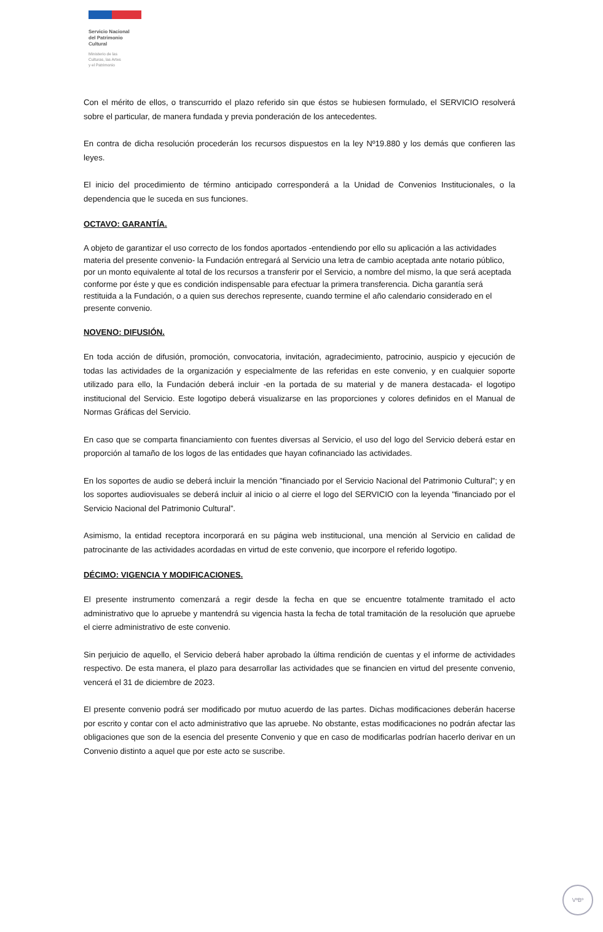Servicio Nacional
del Patrimonio
Cultural
Ministerio de las
Culturas, las Artes
y el Patrimonio
Con el mérito de ellos, o transcurrido el plazo referido sin que éstos se hubiesen formulado, el SERVICIO resolverá sobre el particular, de manera fundada y previa ponderación de los antecedentes.
En contra de dicha resolución procederán los recursos dispuestos en la ley Nº19.880 y los demás que confieren las leyes.
El inicio del procedimiento de término anticipado corresponderá a la Unidad de Convenios Institucionales, o la dependencia que le suceda en sus funciones.
OCTAVO: GARANTÍA.
A objeto de garantizar el uso correcto de los fondos aportados -entendiendo por ello su aplicación a las actividades materia del presente convenio- la Fundación entregará al Servicio una letra de cambio aceptada ante notario público, por un monto equivalente al total de los recursos a transferir por el Servicio, a nombre del mismo, la que será aceptada conforme por éste y que es condición indispensable para efectuar la primera transferencia. Dicha garantía será restituida a la Fundación, o a quien sus derechos represente, cuando termine el año calendario considerado en el presente convenio.
NOVENO: DIFUSIÓN.
En toda acción de difusión, promoción, convocatoria, invitación, agradecimiento, patrocinio, auspicio y ejecución de todas las actividades de la organización y especialmente de las referidas en este convenio, y en cualquier soporte utilizado para ello, la Fundación deberá incluir -en la portada de su material y de manera destacada- el logotipo institucional del Servicio. Este logotipo deberá visualizarse en las proporciones y colores definidos en el Manual de Normas Gráficas del Servicio.
En caso que se comparta financiamiento con fuentes diversas al Servicio, el uso del logo del Servicio deberá estar en proporción al tamaño de los logos de las entidades que hayan cofinanciado las actividades.
En los soportes de audio se deberá incluir la mención "financiado por el Servicio Nacional del Patrimonio Cultural”; y en los soportes audiovisuales se deberá incluir al inicio o al cierre el logo del SERVICIO con la leyenda "financiado por el Servicio Nacional del Patrimonio Cultural”.
Asimismo, la entidad receptora incorporará en su página web institucional, una mención al Servicio en calidad de patrocinante de las actividades acordadas en virtud de este convenio, que incorpore el referido logotipo.
DÉCIMO: VIGENCIA Y MODIFICACIONES.
El presente instrumento comenzará a regir desde la fecha en que se encuentre totalmente tramitado el acto administrativo que lo apruebe y mantendrá su vigencia hasta la fecha de total tramitación de la resolución que apruebe el cierre administrativo de este convenio.
Sin perjuicio de aquello, el Servicio deberá haber aprobado la última rendición de cuentas y el informe de actividades respectivo. De esta manera, el plazo para desarrollar las actividades que se financien en virtud del presente convenio, vencerá el 31 de diciembre de 2023.
El presente convenio podrá ser modificado por mutuo acuerdo de las partes. Dichas modificaciones deberán hacerse por escrito y contar con el acto administrativo que las apruebe. No obstante, estas modificaciones no podrán afectar las obligaciones que son de la esencia del presente Convenio y que en caso de modificarlas podrían hacerlo derivar en un Convenio distinto a aquel que por este acto se suscribe.
VºBº